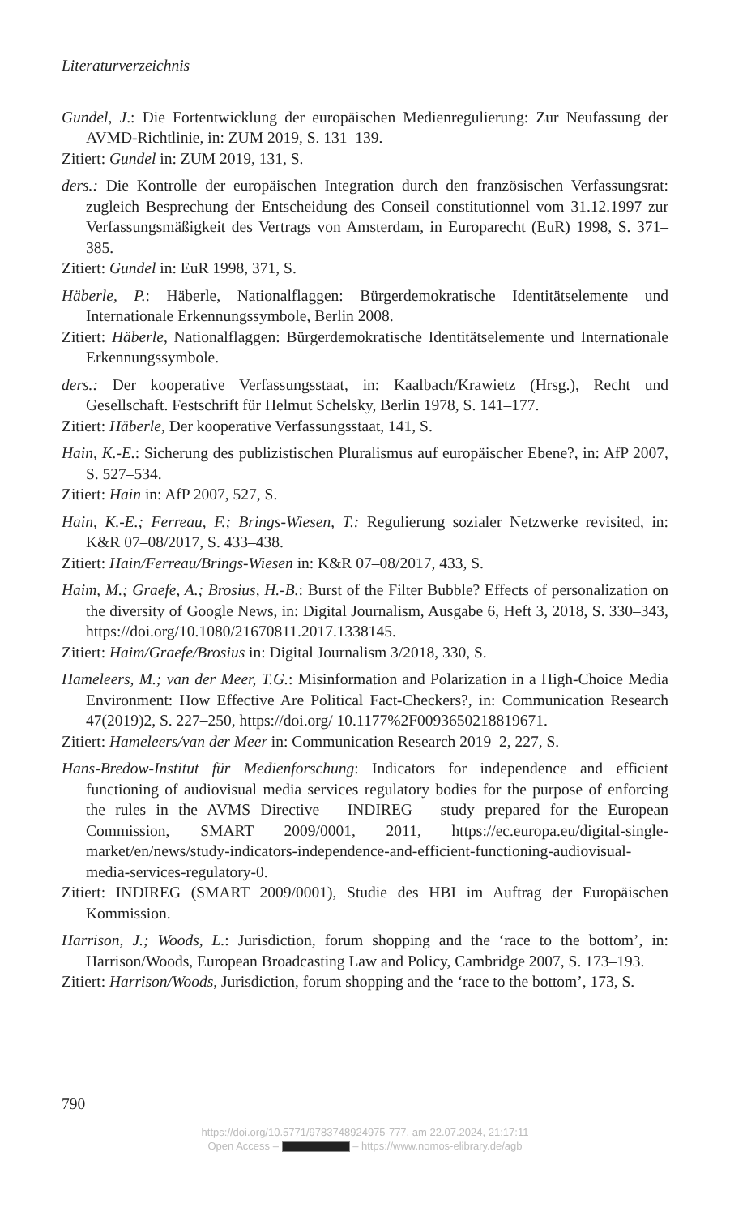Literaturverzeichnis
Gundel, J.: Die Fortentwicklung der europäischen Medienregulierung: Zur Neufassung der AVMD-Richtlinie, in: ZUM 2019, S. 131–139.
Zitiert: Gundel in: ZUM 2019, 131, S.
ders.: Die Kontrolle der europäischen Integration durch den französischen Verfassungsrat: zugleich Besprechung der Entscheidung des Conseil constitutionnel vom 31.12.1997 zur Verfassungsmäßigkeit des Vertrags von Amsterdam, in Europarecht (EuR) 1998, S. 371–385.
Zitiert: Gundel in: EuR 1998, 371, S.
Häberle, P.: Häberle, Nationalflaggen: Bürgerdemokratische Identitätselemente und Internationale Erkennungssymbole, Berlin 2008.
Zitiert: Häberle, Nationalflaggen: Bürgerdemokratische Identitätselemente und Internationale Erkennungssymbole.
ders.: Der kooperative Verfassungsstaat, in: Kaalbach/Krawietz (Hrsg.), Recht und Gesellschaft. Festschrift für Helmut Schelsky, Berlin 1978, S. 141–177.
Zitiert: Häberle, Der kooperative Verfassungsstaat, 141, S.
Hain, K.-E.: Sicherung des publizistischen Pluralismus auf europäischer Ebene?, in: AfP 2007, S. 527–534.
Zitiert: Hain in: AfP 2007, 527, S.
Hain, K.-E.; Ferreau, F.; Brings-Wiesen, T.: Regulierung sozialer Netzwerke revisited, in: K&R 07–08/2017, S. 433–438.
Zitiert: Hain/Ferreau/Brings-Wiesen in: K&R 07–08/2017, 433, S.
Haim, M.; Graefe, A.; Brosius, H.-B.: Burst of the Filter Bubble? Effects of personalization on the diversity of Google News, in: Digital Journalism, Ausgabe 6, Heft 3, 2018, S. 330–343, https://doi.org/10.1080/21670811.2017.1338145.
Zitiert: Haim/Graefe/Brosius in: Digital Journalism 3/2018, 330, S.
Hameleers, M.; van der Meer, T.G.: Misinformation and Polarization in a High-Choice Media Environment: How Effective Are Political Fact-Checkers?, in: Communication Research 47(2019)2, S. 227–250, https://doi.org/ 10.1177%2F0093650218819671.
Zitiert: Hameleers/van der Meer in: Communication Research 2019–2, 227, S.
Hans-Bredow-Institut für Medienforschung: Indicators for independence and efficient functioning of audiovisual media services regulatory bodies for the purpose of enforcing the rules in the AVMS Directive – INDIREG – study prepared for the European Commission, SMART 2009/0001, 2011, https://ec.europa.eu/digital-single-market/en/news/study-indicators-independence-and-efficient-functioning-audiovisual-media-services-regulatory-0.
Zitiert: INDIREG (SMART 2009/0001), Studie des HBI im Auftrag der Europäischen Kommission.
Harrison, J.; Woods, L.: Jurisdiction, forum shopping and the ‘race to the bottom’, in: Harrison/Woods, European Broadcasting Law and Policy, Cambridge 2007, S. 173–193.
Zitiert: Harrison/Woods, Jurisdiction, forum shopping and the ‘race to the bottom’, 173, S.
790
https://doi.org/10.5771/9783748924975-777, am 22.07.2024, 21:17:11
Open Access – – https://www.nomos-elibrary.de/agb